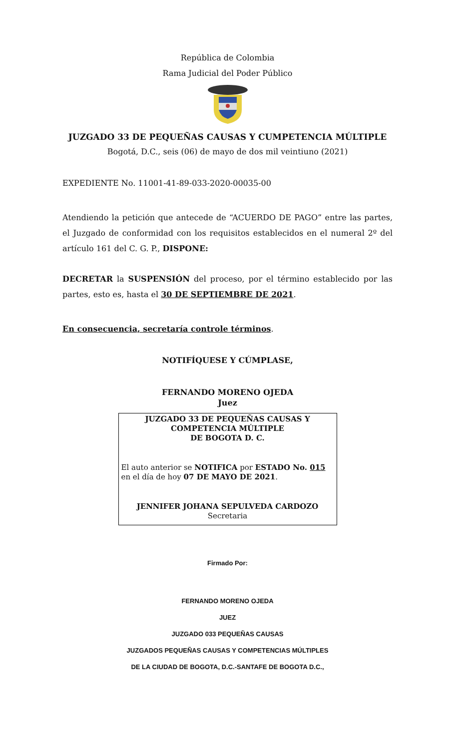República de Colombia
Rama Judicial del Poder Público
JUZGADO 33 DE PEQUEÑAS CAUSAS Y CUMPETENCIA MÚLTIPLE
Bogotá, D.C., seis (06) de mayo de dos mil veintiuno (2021)
EXPEDIENTE No. 11001-41-89-033-2020-00035-00
Atendiendo la petición que antecede de “ACUERDO DE PAGO” entre las partes, el Juzgado de conformidad con los requisitos establecidos en el numeral 2º del artículo 161 del C. G. P., DISPONE:
DECRETAR la SUSPENSIÓN del proceso, por el término establecido por las partes, esto es, hasta el 30 DE SEPTIEMBRE DE 2021.
En consecuencia, secretaría controle términos.
NOTIFÍQUESE Y CÚMPLASE,
FERNANDO MORENO OJEDA
Juez
JUZGADO 33 DE PEQUEÑAS CAUSAS Y
COMPETENCIA MÚLTIPLE
DE BOGOTA D. C.
El auto anterior se NOTIFICA por ESTADO No. 015
en el día de hoy 07 DE MAYO DE 2021.
JENNIFER JOHANA SEPULVEDA CARDOZO
Secretaria
Firmado Por:
FERNANDO MORENO OJEDA
JUEZ
JUZGADO 033 PEQUEÑAS CAUSAS
JUZGADOS PEQUEÑAS CAUSAS Y COMPETENCIAS MÚLTIPLES
DE LA CIUDAD DE BOGOTA, D.C.-SANTAFE DE BOGOTA D.C.,